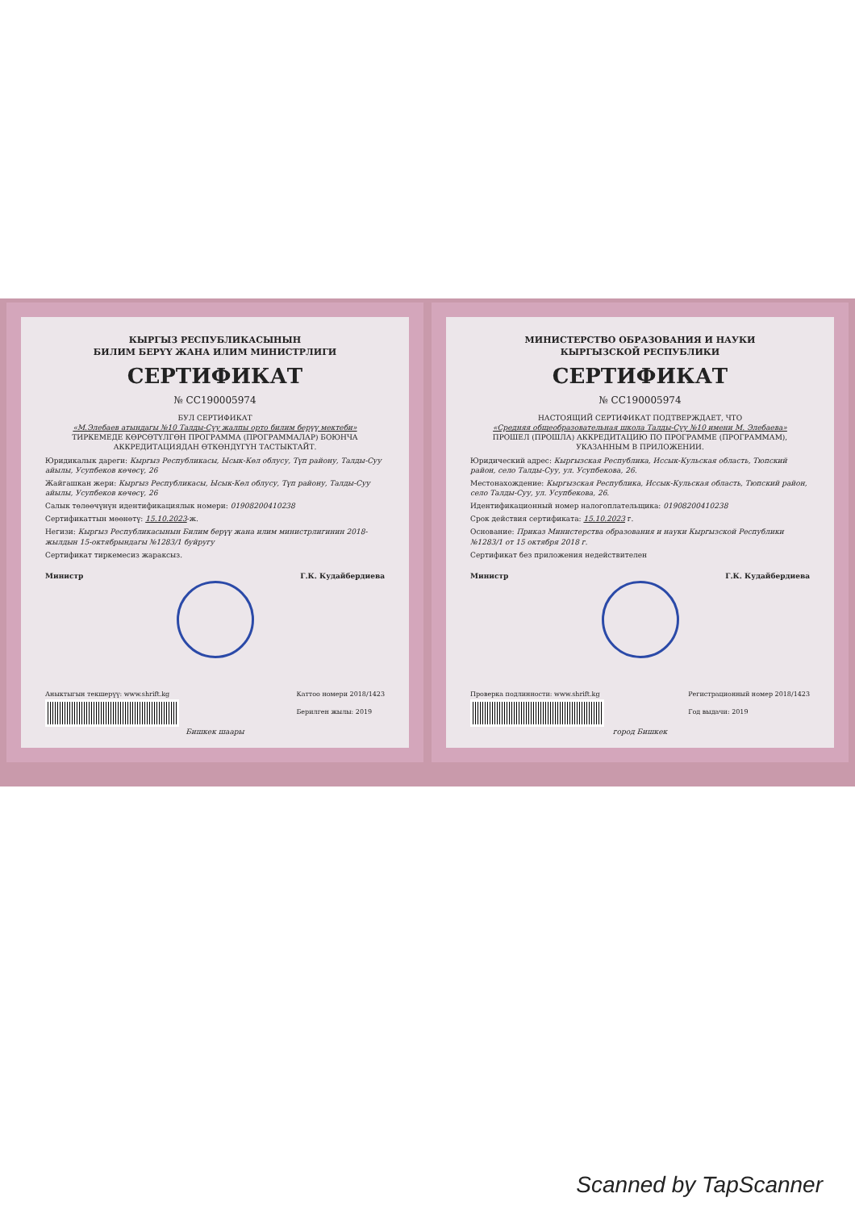КЫРГЫЗ РЕСПУБЛИКАСЫНЫН
БИЛИМ БЕРҮҮ ЖАНА ИЛИМ МИНИСТРЛИГИ
СЕРТИФИКАТ
№ CC190005974
БУЛ СЕРТИФИКАТ
«М.Элебаев атындагы №10 Талды-Суу жалпы орто билим берүү мектеби»
ТИРКЕМЕДЕ КӨРСӨТҮЛГӨН ПРОГРАММА (ПРОГРАММАЛАР) БОЮНЧА АККРЕДИТАЦИЯДАН ӨТКӨНДҮГҮН ТАСТЫКТАЙТ.
Юридикалык дареги: Кыргыз Республикасы, Ысык-Көл облусу, Түп району, Талды-Суу айылы, Усупбеков көчөсү, 26
Жайгашкан жери: Кыргыз Республикасы, Ысык-Көл облусу, Түп району, Талды-Суу айылы, Усупбеков көчөсү, 26
Салык төлөөчүнүн идентификациялык номери: 01908200410238
Сертификаттын мөөнөтү: 15.10.2023-ж.
Негизи: Кыргыз Республикасынын Билим берүү жана илим министрлигинин 2018-жылдын 15-октябрындагы №1283/1 буйругу
Сертификат тиркемесиз жараксыз.
Министр Г.К. Кудайбердиева
Аныктыгын текшерүү: www.shrift.kg
Каттоо номери 2018/1423
Берилген жылы: 2019
Бишкек шаары
МИНИСТЕРСТВО ОБРАЗОВАНИЯ И НАУКИ
КЫРГЫЗСКОЙ РЕСПУБЛИКИ
СЕРТИФИКАТ
№ CC190005974
НАСТОЯЩИЙ СЕРТИФИКАТ ПОДТВЕРЖДАЕТ, ЧТО
«Средняя общеобразовательная школа Талды-Суу №10 имени М. Элебаева»
ПРОШЕЛ (ПРОШЛА) АККРЕДИТАЦИЮ ПО ПРОГРАММЕ (ПРОГРАММАМ), УКАЗАННЫМ В ПРИЛОЖЕНИИ.
Юридический адрес: Кыргызская Республика, Иссык-Кульская область, Тюпский район, село Талды-Суу, ул. Усупбекова, 26.
Местонахождение: Кыргызская Республика, Иссык-Кульская область, Тюпский район, село Талды-Суу, ул. Усупбекова, 26.
Идентификационный номер налогоплательщика: 01908200410238
Срок действия сертификата: 15.10.2023 г.
Основание: Приказ Министерства образования и науки Кыргызской Республики №1283/1 от 15 октября 2018 г.
Сертификат без приложения недействителен
Министр Г.К. Кудайбердиева
Проверка подлинности: www.shrift.kg
Регистрационный номер 2018/1423
Год выдачи: 2019
город Бишкек
Scanned by TapScanner